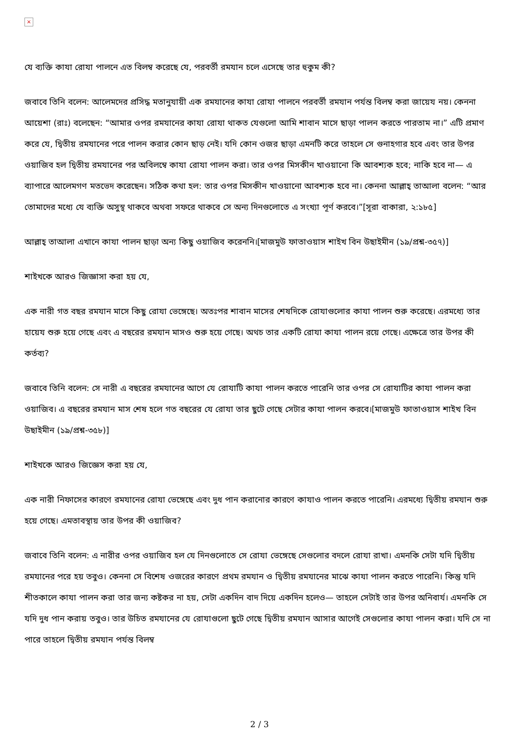×
যে ব্যক্তি কাযা রোযা পালনে এত বিলম্ব করেছে যে, পরবর্তী রমযান চলে এসেছে তার হুকুম কী?
জবাবে তিনি বলেন: আলেমদের প্রসিদ্ধ মতানুযায়ী এক রমযানের কাযা রোযা পালনে পরবর্তী রমযান পর্যন্ত বিলম্ব করা জায়েয নয়। কেননা আয়েশা (রাঃ) বলেছেন: “আমার ওপর রমযানের কাযা রোযা থাকত যেগুলো আমি শাবান মাসে ছাড়া পালন করতে পারতাম না।” এটি প্রমাণ করে যে, দ্বিতীয় রমযানের পরে পালন করার কোন ছাড় নেই। যদি কোন ওজর ছাড়া এমনটি করে তাহলে সে গুনাহগার হবে এবং তার উপর ওয়াজিব হল দ্বিতীয় রমযানের পর অবিলম্বে কাযা রোযা পালন করা। তার ওপর মিসকীন খাওয়ানো কি আবশ্যক হবে; নাকি হবে না— এ ব্যাপারে আলেমগণ মতভেদ করেছেন। সঠিক কথা হল: তার ওপর মিসকীন খাওয়ানো আবশ্যক হবে না। কেননা আল্লাহ্ তাআলা বলেন: “আর তোমাদের মধ্যে যে ব্যক্তি অসুস্থ থাকবে অথবা সফরে থাকবে সে অন্য দিনগুলোতে এ সংখ্যা পূর্ণ করবে।”[সূরা বাকারা, ২:১৮৫]
আল্লাহ্ তাআলা এখানে কাযা পালন ছাড়া অন্য কিছু ওয়াজিব করেননি।[মাজমুউ ফাতাওয়াস শাইখ বিন উছাইমীন (১৯/প্রশ্ন-৩৫৭)]
শাইখকে আরও জিজ্ঞাসা করা হয় যে,
এক নারী গত বছর রমযান মাসে কিছু রোযা ভেঙ্গেছে। অতঃপর শাবান মাসের শেষদিকে রোযাগুলোর কাযা পালন শুরু করেছে। এরমধ্যে তার হায়েয শুরু হয়ে গেছে এবং এ বছরের রমযান মাসও শুরু হয়ে গেছে। অথচ তার একটি রোযা কাযা পালন রয়ে গেছে। এক্ষেত্রে তার উপর কী কর্তব্য?
জবাবে তিনি বলেন: সে নারী এ বছরের রমযানের আগে যে রোযাটি কাযা পালন করতে পারেনি তার ওপর সে রোযাটির কাযা পালন করা ওয়াজিব। এ বছরের রমযান মাস শেষ হলে গত বছরের যে রোযা তার ছুটে গেছে সেটার কাযা পালন করবে।[মাজমুউ ফাতাওয়াস শাইখ বিন উছাইমীন (১৯/প্রশ্ন-৩৫৮)]
শাইখকে আরও জিজ্ঞেস করা হয় যে,
এক নারী নিফাসের কারণে রমযানের রোযা ভেঙ্গেছে এবং দুধ পান করানোর কারণে কাযাও পালন করতে পারেনি। এরমধ্যে দ্বিতীয় রমযান শুরু হয়ে গেছে। এমতাবস্থায় তার উপর কী ওয়াজিব?
জবাবে তিনি বলেন: এ নারীর ওপর ওয়াজিব হল যে দিনগুলোতে সে রোযা ভেঙ্গেছে সেগুলোর বদলে রোযা রাখা। এমনকি সেটা যদি দ্বিতীয় রমযানের পরে হয় তবুও। কেননা সে বিশেষ ওজরের কারণে প্রথম রমযান ও দ্বিতীয় রমযানের মাঝে কাযা পালন করতে পারেনি। কিন্তু যদি শীতকালে কাযা পালন করা তার জন্য কষ্টকর না হয়, সেটা একদিন বাদ দিয়ে একদিন হলেও— তাহলে সেটাই তার উপর অনিবার্য। এমনকি সে যদি দুধ পান করায় তবুও। তার উচিত রমযানের যে রোযাগুলো ছুটে গেছে দ্বিতীয় রমযান আসার আগেই সেগুলোর কাযা পালন করা। যদি সে না পারে তাহলে দ্বিতীয় রমযান পর্যন্ত বিলম্ব
2 / 3